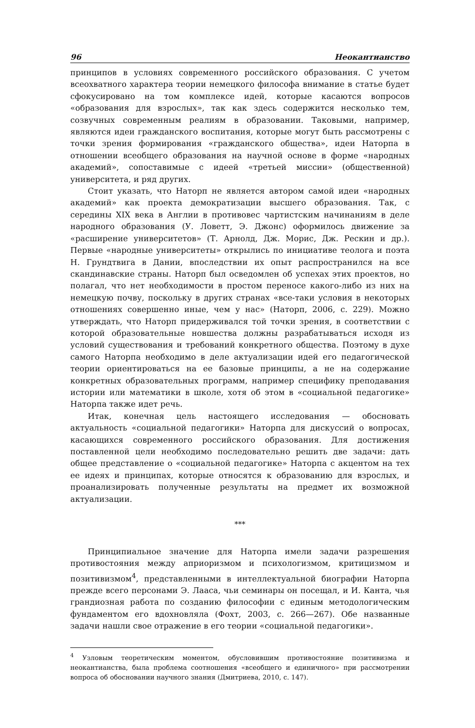96 Неокантианство
принципов в условиях современного российского образования. С учетом всеохватного характера теории немецкого философа внимание в статье будет сфокусировано на том комплексе идей, которые касаются вопросов «образования для взрослых», так как здесь содержится несколько тем, созвучных современным реалиям в образовании. Таковыми, например, являются идеи гражданского воспитания, которые могут быть рассмотрены с точки зрения формирования «гражданского общества», идеи Наторпа в отношении всеобщего образования на научной основе в форме «народных академий», сопоставимые с идеей «третьей миссии» (общественной) университета, и ряд других.
Стоит указать, что Наторп не является автором самой идеи «народных академий» как проекта демократизации высшего образования. Так, с середины XIX века в Англии в противовес чартистским начинаниям в деле народного образования (У. Ловетт, Э. Джонс) оформилось движение за «расширение университетов» (Т. Арнолд, Дж. Морис, Дж. Рескин и др.). Первые «народные университеты» открылись по инициативе теолога и поэта Н. Грундтвига в Дании, впоследствии их опыт распространился на все скандинавские страны. Наторп был осведомлен об успехах этих проектов, но полагал, что нет необходимости в простом переносе какого-либо из них на немецкую почву, поскольку в других странах «все-таки условия в некоторых отношениях совершенно иные, чем у нас» (Наторп, 2006, с. 229). Можно утверждать, что Наторп придерживался той точки зрения, в соответствии с которой образовательные новшества должны разрабатываться исходя из условий существования и требований конкретного общества. Поэтому в духе самого Наторпа необходимо в деле актуализации идей его педагогической теории ориентироваться на ее базовые принципы, а не на содержание конкретных образовательных программ, например специфику преподавания истории или математики в школе, хотя об этом в «социальной педагогике» Наторпа также идет речь.
Итак, конечная цель настоящего исследования — обосновать актуальность «социальной педагогики» Наторпа для дискуссий о вопросах, касающихся современного российского образования. Для достижения поставленной цели необходимо последовательно решить две задачи: дать общее представление о «социальной педагогике» Наторпа с акцентом на тех ее идеях и принципах, которые относятся к образованию для взрослых, и проанализировать полученные результаты на предмет их возможной актуализации.
***
Принципиальное значение для Наторпа имели задачи разрешения противостояния между априоризмом и психологизмом, критицизмом и позитивизмом<sup>4</sup>, представленными в интеллектуальной биографии Наторпа прежде всего персонами Э. Лааса, чьи семинары он посещал, и И. Канта, чья грандиозная работа по созданию философии с единым методологическим фундаментом его вдохновляла (Фохт, 2003, с. 266—267). Обе названные задачи нашли свое отражение в его теории «социальной педагогики».
<sup>4</sup> Узловым теоретическим моментом, обусловившим противостояние позитивизма и неокантианства, была проблема соотношения «всеобщего и единичного» при рассмотрении вопроса об обосновании научного знания (Дмитриева, 2010, с. 147).